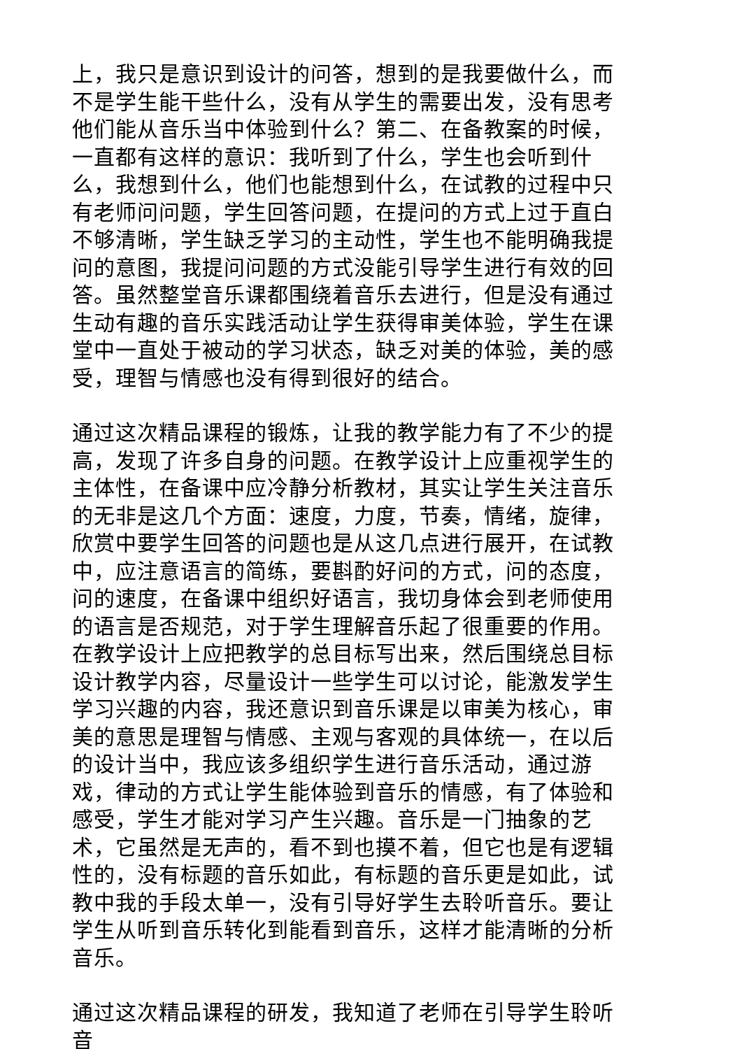上，我只是意识到设计的问答，想到的是我要做什么，而不是学生能干些什么，没有从学生的需要出发，没有思考他们能从音乐当中体验到什么？第二、在备教案的时候，一直都有这样的意识：我听到了什么，学生也会听到什么，我想到什么，他们也能想到什么，在试教的过程中只有老师问问题，学生回答问题，在提问的方式上过于直白不够清晰，学生缺乏学习的主动性，学生也不能明确我提问的意图，我提问问题的方式没能引导学生进行有效的回答。虽然整堂音乐课都围绕着音乐去进行，但是没有通过生动有趣的音乐实践活动让学生获得审美体验，学生在课堂中一直处于被动的学习状态，缺乏对美的体验，美的感受，理智与情感也没有得到很好的结合。
通过这次精品课程的锻炼，让我的教学能力有了不少的提高，发现了许多自身的问题。在教学设计上应重视学生的主体性，在备课中应冷静分析教材，其实让学生关注音乐的无非是这几个方面：速度，力度，节奏，情绪，旋律，欣赏中要学生回答的问题也是从这几点进行展开，在试教中，应注意语言的简练，要斟酌好问的方式，问的态度，问的速度，在备课中组织好语言，我切身体会到老师使用的语言是否规范，对于学生理解音乐起了很重要的作用。在教学设计上应把教学的总目标写出来，然后围绕总目标设计教学内容，尽量设计一些学生可以讨论，能激发学生学习兴趣的内容，我还意识到音乐课是以审美为核心，审美的意思是理智与情感、主观与客观的具体统一，在以后的设计当中，我应该多组织学生进行音乐活动，通过游戏，律动的方式让学生能体验到音乐的情感，有了体验和感受，学生才能对学习产生兴趣。音乐是一门抽象的艺术，它虽然是无声的，看不到也摸不着，但它也是有逻辑性的，没有标题的音乐如此，有标题的音乐更是如此，试教中我的手段太单一，没有引导好学生去聆听音乐。要让学生从听到音乐转化到能看到音乐，这样才能清晰的分析音乐。
通过这次精品课程的研发，我知道了老师在引导学生聆听音